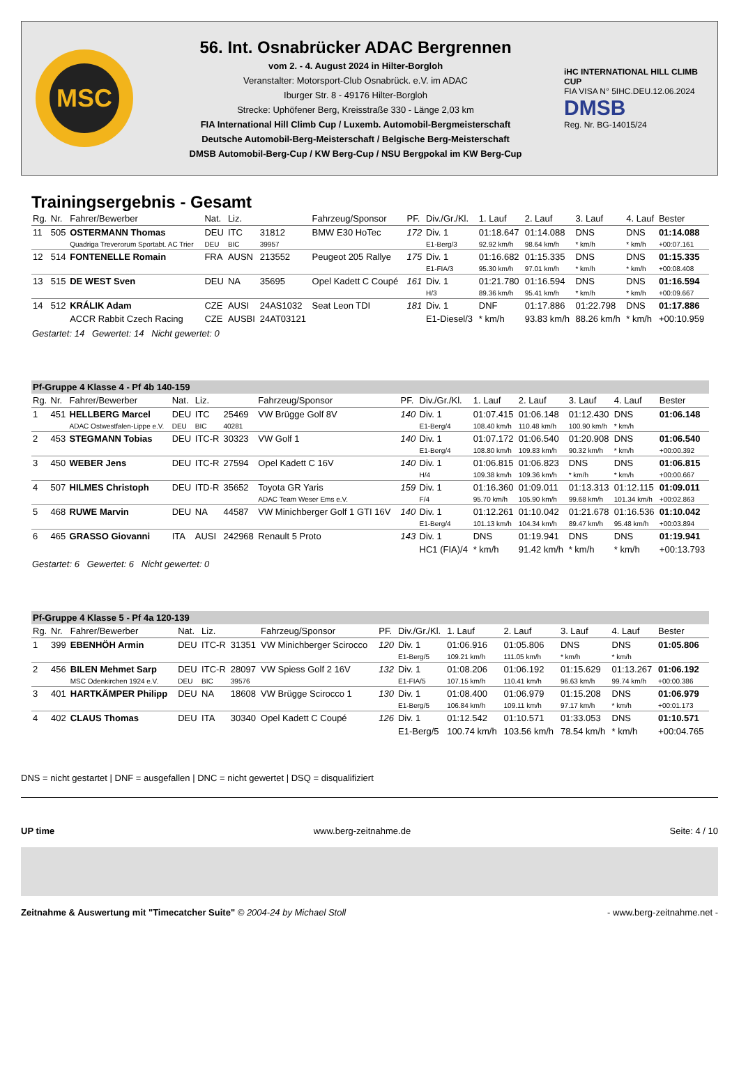MSC
56. Int. Osnabrücker ADAC Bergrennen
vom 2. - 4. August 2024 in Hilter-Borgloh
Veranstalter: Motorsport-Club Osnabrück. e.V. im ADAC
Iburger Str. 8 - 49176 Hilter-Borgloh
Strecke: Uphöfener Berg, Kreisstraße 330 - Länge 2,03 km
FIA International Hill Climb Cup / Luxemb. Automobil-Bergmeisterschaft
Deutsche Automobil-Berg-Meisterschaft / Belgische Berg-Meisterschaft
DMSB Automobil-Berg-Cup / KW Berg-Cup / NSU Bergpokal im KW Berg-Cup
iHC INTERNATIONAL HILL CLIMB CUP
FIA VISA N° 5IHC.DEU.12.06.2024
DMSB
Reg. Nr. BG-14015/24
Trainingsergebnis - Gesamt
| Rg. | Nr. | Fahrer/Bewerber | Nat. | Liz. | | Fahrzeug/Sponsor | PF. | Div./Gr./Kl. | 1. Lauf | 2. Lauf | 3. Lauf | 4. Lauf | Bester |
| --- | --- | --- | --- | --- | --- | --- | --- | --- | --- | --- | --- | --- | --- |
| 11 | 505 | OSTERMANN Thomas | DEU | ITC | 31812 | BMW E30 HoTec | 172 | Div. 1 | 01:18.647 | 01:14.088 | DNS | DNS | 01:14.088 |
| | | Quadriga Treverorum Sportabt. AC Trier | DEU | BIC | 39957 | | | E1-Berg/3 | 92.92 km/h | 98.64 km/h | * km/h | * km/h | +00:07.161 |
| 12 | 514 | FONTENELLE Romain | FRA | AUSN | 213552 | Peugeot 205 Rallye | 175 | Div. 1 | 01:16.682 | 01:15.335 | DNS | DNS | 01:15.335 |
| | | | | | | | | E1-FIA/3 | 95.30 km/h | 97.01 km/h | * km/h | * km/h | +00:08.408 |
| 13 | 515 | DE WEST Sven | DEU | NA | 35695 | Opel Kadett C Coupé | 161 | Div. 1 | 01:21.780 | 01:16.594 | DNS | DNS | 01:16.594 |
| | | | | | | | | H/3 | 89.36 km/h | 95.41 km/h | * km/h | * km/h | +00:09.667 |
| 14 | 512 | KRÁLIK Adam | CZE | AUSI | 24AS1032 | Seat Leon TDI | 181 | Div. 1 | DNF | 01:17.886 | 01:22.798 | DNS | 01:17.886 |
| | | ACCR Rabbit Czech Racing | CZE | AUSBI | 24AT03121 | | | E1-Diesel/3 | * km/h | 93.83 km/h | 88.26 km/h | * km/h | +00:10.959 |
Gestartet: 14 Gewertet: 14 Nicht gewertet: 0
| Pf-Gruppe 4 Klasse 4 - Pf 4b 140-159 | | | | | | | | | | | | | |
| Rg. | Nr. | Fahrer/Bewerber | Nat. | Liz. | | Fahrzeug/Sponsor | PF. | Div./Gr./Kl. | 1. Lauf | 2. Lauf | 3. Lauf | 4. Lauf | Bester |
| 1 | 451 | HELLBERG Marcel | DEU | ITC | 25469 | VW Brügge Golf 8V | 140 | Div. 1 | 01:07.415 | 01:06.148 | 01:12.430 | DNS | 01:06.148 |
| | | ADAC Ostwestfalen-Lippe e.V. | DEU | BIC | 40281 | | | E1-Berg/4 | 108.40 km/h | 110.48 km/h | 100.90 km/h | * km/h | |
| 2 | 453 | STEGMANN Tobias | DEU | ITC-R | 30323 | VW Golf 1 | 140 | Div. 1 | 01:07.172 | 01:06.540 | 01:20.908 | DNS | 01:06.540 |
| | | | | | | | | E1-Berg/4 | 108.80 km/h | 109.83 km/h | 90.32 km/h | * km/h | +00:00.392 |
| 3 | 450 | WEBER Jens | DEU | ITC-R | 27594 | Opel Kadett C 16V | 140 | Div. 1 | 01:06.815 | 01:06.823 | DNS | DNS | 01:06.815 |
| | | | | | | | | H/4 | 109.38 km/h | 109.36 km/h | * km/h | * km/h | +00:00.667 |
| 4 | 507 | HILMES Christoph | DEU | ITD-R | 35652 | Toyota GR Yaris | 159 | Div. 1 | 01:16.360 | 01:09.011 | 01:13.313 | 01:12.115 | 01:09.011 |
| | | | | | | ADAC Team Weser Ems e.V. | | F/4 | 95.70 km/h | 105.90 km/h | 99.68 km/h | 101.34 km/h | +00:02.863 |
| 5 | 468 | RUWE Marvin | DEU | NA | 44587 | VW Minichberger Golf 1 GTI 16V | 140 | Div. 1 | 01:12.261 | 01:10.042 | 01:21.678 | 01:16.536 | 01:10.042 |
| | | | | | | | | E1-Berg/4 | 101.13 km/h | 104.34 km/h | 89.47 km/h | 95.48 km/h | +00:03.894 |
| 6 | 465 | GRASSO Giovanni | ITA | AUSI | 242968 | Renault 5 Proto | 143 | Div. 1 | DNS | 01:19.941 | DNS | DNS | 01:19.941 |
| | | | | | | | | HC1 (FIA)/4 | * km/h | 91.42 km/h | * km/h | * km/h | +00:13.793 |
Gestartet: 6 Gewertet: 6 Nicht gewertet: 0
| Pf-Gruppe 4 Klasse 5 - Pf 4a 120-139 | | | | | | | | | | | | | |
| Rg. | Nr. | Fahrer/Bewerber | Nat. | Liz. | | Fahrzeug/Sponsor | PF. | Div./Gr./Kl. | 1. Lauf | 2. Lauf | 3. Lauf | 4. Lauf | Bester |
| 1 | 399 | EBENHÖH Armin | DEU | ITC-R | 31351 | VW Minichberger Scirocco | 120 | Div. 1 | 01:06.916 | 01:05.806 | DNS | DNS | 01:05.806 |
| | | | | | | | | E1-Berg/5 | 109.21 km/h | 111.05 km/h | * km/h | * km/h | |
| 2 | 456 | BILEN Mehmet Sarp | DEU | ITC-R | 28097 | VW Spiess Golf 2 16V | 132 | Div. 1 | 01:08.206 | 01:06.192 | 01:15.629 | 01:13.267 | 01:06.192 |
| | | MSC Odenkirchen 1924 e.V. | DEU | BIC | 39576 | | | E1-FIA/5 | 107.15 km/h | 110.41 km/h | 96.63 km/h | 99.74 km/h | +00:00.386 |
| 3 | 401 | HARTKÄMPER Philipp | DEU | NA | 18608 | VW Brügge Scirocco 1 | 130 | Div. 1 | 01:08.400 | 01:06.979 | 01:15.208 | DNS | 01:06.979 |
| | | | | | | | | E1-Berg/5 | 106.84 km/h | 109.11 km/h | 97.17 km/h | * km/h | +00:01.173 |
| 4 | 402 | CLAUS Thomas | DEU | ITA | 30340 | Opel Kadett C Coupé | 126 | Div. 1 | 01:12.542 | 01:10.571 | 01:33.053 | DNS | 01:10.571 |
| | | | | | | | | E1-Berg/5 | 100.74 km/h | 103.56 km/h | 78.54 km/h | * km/h | +00:04.765 |
DNS = nicht gestartet | DNF = ausgefallen | DNC = nicht gewertet | DSQ = disqualifiziert
UP time www.berg-zeitnahme.de Seite: 4 / 10
Zeitnahme & Auswertung mit "Timecatcher Suite" © 2004-24 by Michael Stoll - www.berg-zeitnahme.net -